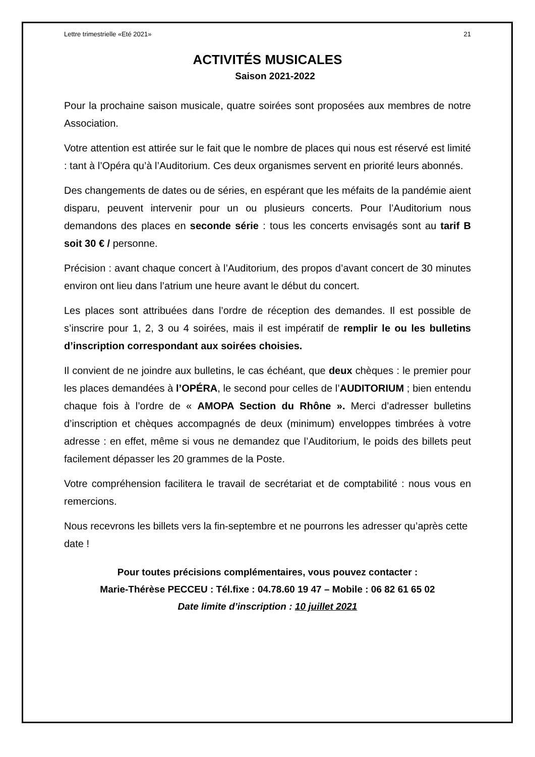Lettre trimestrielle «Eté 2021» 21
ACTIVITÉS MUSICALES
Saison 2021-2022
Pour la prochaine saison musicale, quatre soirées sont proposées aux membres de notre Association.
Votre attention est attirée sur le fait que le nombre de places qui nous est réservé est limité : tant à l’Opéra qu’à l’Auditorium. Ces deux organismes servent en priorité leurs abonnés.
Des changements de dates ou de séries, en espérant que les méfaits de la pandémie aient disparu, peuvent intervenir pour un ou plusieurs concerts. Pour l’Auditorium nous demandons des places en seconde série : tous les concerts envisagés sont au tarif B soit 30 € / personne.
Précision : avant chaque concert à l’Auditorium, des propos d’avant concert de 30 minutes environ ont lieu dans l’atrium une heure avant le début du concert.
Les places sont attribuées dans l’ordre de réception des demandes. Il est possible de s’inscrire pour 1, 2, 3 ou 4 soirées, mais il est impératif de remplir le ou les bulletins d’inscription correspondant aux soirées choisies.
Il convient de ne joindre aux bulletins, le cas échéant, que deux chèques : le premier pour les places demandées à l’OPÉRA, le second pour celles de l’AUDITORIUM ; bien entendu chaque fois à l’ordre de « AMOPA Section du Rhône ». Merci d’adresser bulletins d’inscription et chèques accompagnés de deux (minimum) enveloppes timbrées à votre adresse : en effet, même si vous ne demandez que l’Auditorium, le poids des billets peut facilement dépasser les 20 grammes de la Poste.
Votre compréhension facilitera le travail de secrétariat et de comptabilité : nous vous en remercions.
Nous recevrons les billets vers la fin-septembre et ne pourrons les adresser qu’après cette date !
Pour toutes précisions complémentaires, vous pouvez contacter :
Marie-Thérèse PECCEU : Tél.fixe : 04.78.60 19 47 – Mobile : 06 82 61 65 02
Date limite d’inscription : 10 juillet 2021